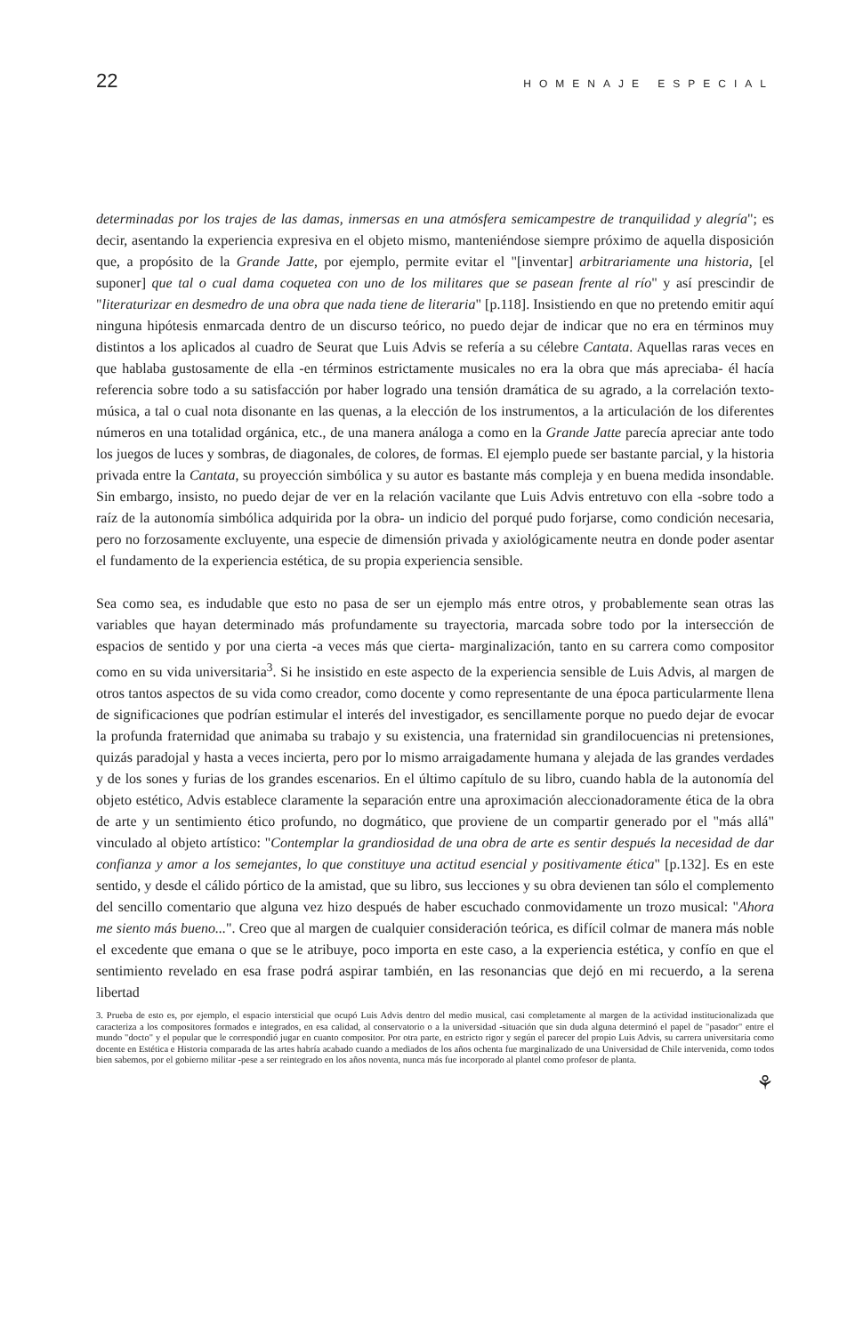22 HOMENAJE ESPECIAL
determinadas por los trajes de las damas, inmersas en una atmósfera semicampestre de tranquilidad y alegría"; es decir, asentando la experiencia expresiva en el objeto mismo, manteniéndose siempre próximo de aquella disposición que, a propósito de la Grande Jatte, por ejemplo, permite evitar el "[inventar] arbitrariamente una historia, [el suponer] que tal o cual dama coquetea con uno de los militares que se pasean frente al río" y así prescindir de "literaturizar en desmedro de una obra que nada tiene de literaria" [p.118]. Insistiendo en que no pretendo emitir aquí ninguna hipótesis enmarcada dentro de un discurso teórico, no puedo dejar de indicar que no era en términos muy distintos a los aplicados al cuadro de Seurat que Luis Advis se refería a su célebre Cantata. Aquellas raras veces en que hablaba gustosamente de ella -en términos estrictamente musicales no era la obra que más apreciaba- él hacía referencia sobre todo a su satisfacción por haber logrado una tensión dramática de su agrado, a la correlación texto-música, a tal o cual nota disonante en las quenas, a la elección de los instrumentos, a la articulación de los diferentes números en una totalidad orgánica, etc., de una manera análoga a como en la Grande Jatte parecía apreciar ante todo los juegos de luces y sombras, de diagonales, de colores, de formas. El ejemplo puede ser bastante parcial, y la historia privada entre la Cantata, su proyección simbólica y su autor es bastante más compleja y en buena medida insondable. Sin embargo, insisto, no puedo dejar de ver en la relación vacilante que Luis Advis entretuvo con ella -sobre todo a raíz de la autonomía simbólica adquirida por la obra- un indicio del porqué pudo forjarse, como condición necesaria, pero no forzosamente excluyente, una especie de dimensión privada y axiológicamente neutra en donde poder asentar el fundamento de la experiencia estética, de su propia experiencia sensible.
Sea como sea, es indudable que esto no pasa de ser un ejemplo más entre otros, y probablemente sean otras las variables que hayan determinado más profundamente su trayectoria, marcada sobre todo por la intersección de espacios de sentido y por una cierta -a veces más que cierta- marginalización, tanto en su carrera como compositor como en su vida universitaria<sup>3</sup>. Si he insistido en este aspecto de la experiencia sensible de Luis Advis, al margen de otros tantos aspectos de su vida como creador, como docente y como representante de una época particularmente llena de significaciones que podrían estimular el interés del investigador, es sencillamente porque no puedo dejar de evocar la profunda fraternidad que animaba su trabajo y su existencia, una fraternidad sin grandilocuencias ni pretensiones, quizás paradojal y hasta a veces incierta, pero por lo mismo arraigadamente humana y alejada de las grandes verdades y de los sones y furias de los grandes escenarios. En el último capítulo de su libro, cuando habla de la autonomía del objeto estético, Advis establece claramente la separación entre una aproximación aleccionadoramente ética de la obra de arte y un sentimiento ético profundo, no dogmático, que proviene de un compartir generado por el "más allá" vinculado al objeto artístico: "Contemplar la grandiosidad de una obra de arte es sentir después la necesidad de dar confianza y amor a los semejantes, lo que constituye una actitud esencial y positivamente ética" [p.132]. Es en este sentido, y desde el cálido pórtico de la amistad, que su libro, sus lecciones y su obra devienen tan sólo el complemento del sencillo comentario que alguna vez hizo después de haber escuchado conmovidamente un trozo musical: "Ahora me siento más bueno...". Creo que al margen de cualquier consideración teórica, es difícil colmar de manera más noble el excedente que emana o que se le atribuye, poco importa en este caso, a la experiencia estética, y confío en que el sentimiento revelado en esa frase podrá aspirar también, en las resonancias que dejó en mi recuerdo, a la serena libertad
3. Prueba de esto es, por ejemplo, el espacio intersticial que ocupó Luis Advis dentro del medio musical, casi completamente al margen de la actividad institucionalizada que caracteriza a los compositores formados e integrados, en esa calidad, al conservatorio o a la universidad -situación que sin duda alguna determinó el papel de "pasador" entre el mundo "docto" y el popular que le correspondió jugar en cuanto compositor. Por otra parte, en estricto rigor y según el parecer del propio Luis Advis, su carrera universitaria como docente en Estética e Historia comparada de las artes habría acabado cuando a mediados de los años ochenta fue marginalizado de una Universidad de Chile intervenida, como todos bien sabemos, por el gobierno militar -pese a ser reintegrado en los años noventa, nunca más fue incorporado al plantel como profesor de planta.
⚘